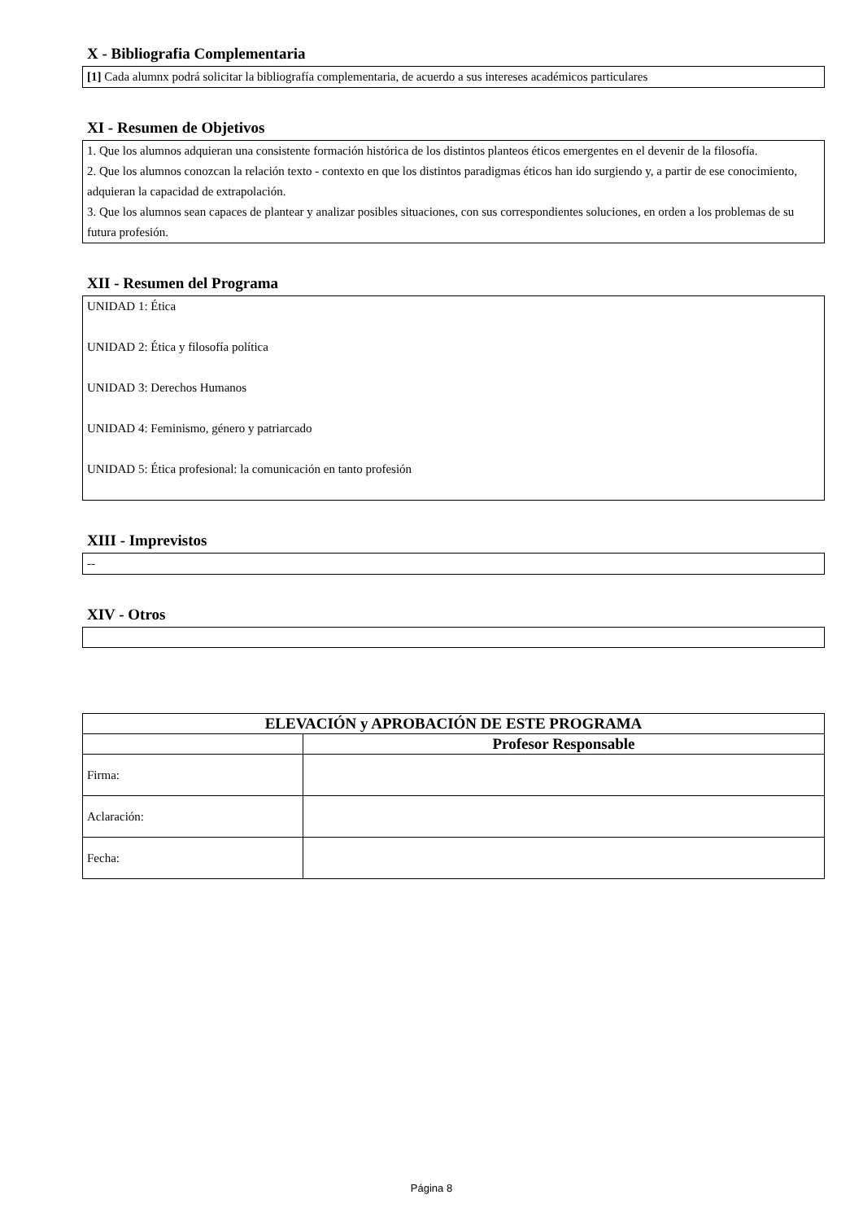X - Bibliografia Complementaria
[1] Cada alumnx podrá solicitar la bibliografía complementaria, de acuerdo a sus intereses académicos particulares
XI - Resumen de Objetivos
1. Que los alumnos adquieran una consistente formación histórica de los distintos planteos éticos emergentes en el devenir de la filosofía.
2. Que los alumnos conozcan la relación texto - contexto en que los distintos paradigmas éticos han ido surgiendo y, a partir de ese conocimiento, adquieran la capacidad de extrapolación.
3. Que los alumnos sean capaces de plantear y analizar posibles situaciones, con sus correspondientes soluciones, en orden a los problemas de su futura profesión.
XII - Resumen del Programa
UNIDAD 1: Ética
UNIDAD 2: Ética y filosofía política
UNIDAD 3: Derechos Humanos
UNIDAD 4: Feminismo, género y patriarcado
UNIDAD 5: Ética profesional: la comunicación en tanto profesión
XIII - Imprevistos
--
XIV - Otros
| ELEVACIÓN y APROBACIÓN DE ESTE PROGRAMA | |
| --- | --- |
| | Profesor Responsable |
| Firma: | |
| Aclaración: | |
| Fecha: | |
Página 8